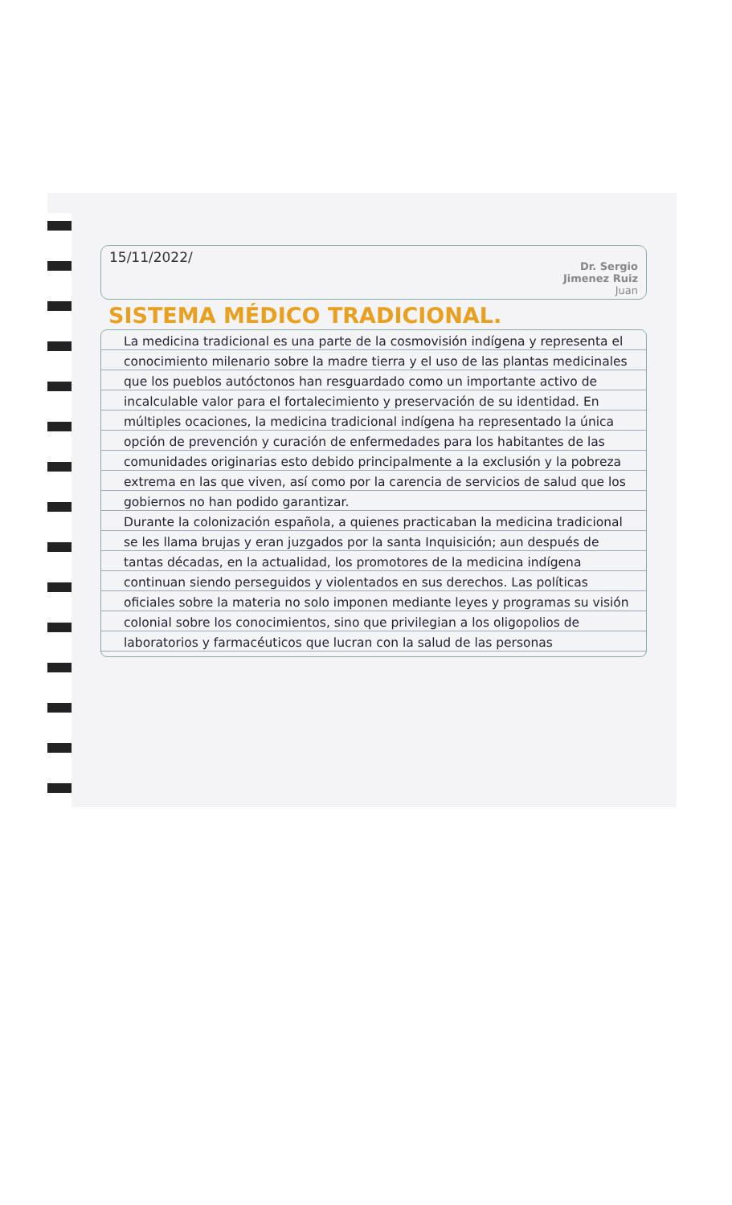15/11/2022/
Dr. Sergio
Jimenez Ruiz
Juan
SISTEMA MÉDICO TRADICIONAL.
La medicina tradicional es una parte de la cosmovisión indígena y representa el conocimiento milenario sobre la madre tierra y el uso de las plantas medicinales que los pueblos autóctonos han resguardado como un importante activo de incalculable valor para el fortalecimiento y preservación de su identidad. En múltiples ocaciones, la medicina tradicional indígena ha representado la única opción de prevención y curación de enfermedades para los habitantes de las comunidades originarias esto debido principalmente a la exclusión y la pobreza extrema en las que viven, así como por la carencia de servicios de salud que los gobiernos no han podido garantizar.
Durante la colonización española, a quienes practicaban la medicina tradicional se les llama brujas y eran juzgados por la santa Inquisición; aun después de tantas décadas, en la actualidad, los promotores de la medicina indígena continuan siendo perseguidos y violentados en sus derechos. Las políticas oficiales sobre la materia no solo imponen mediante leyes y programas su visión colonial sobre los conocimientos, sino que privilegian a los oligopolios de laboratorios y farmacéuticos que lucran con la salud de las personas